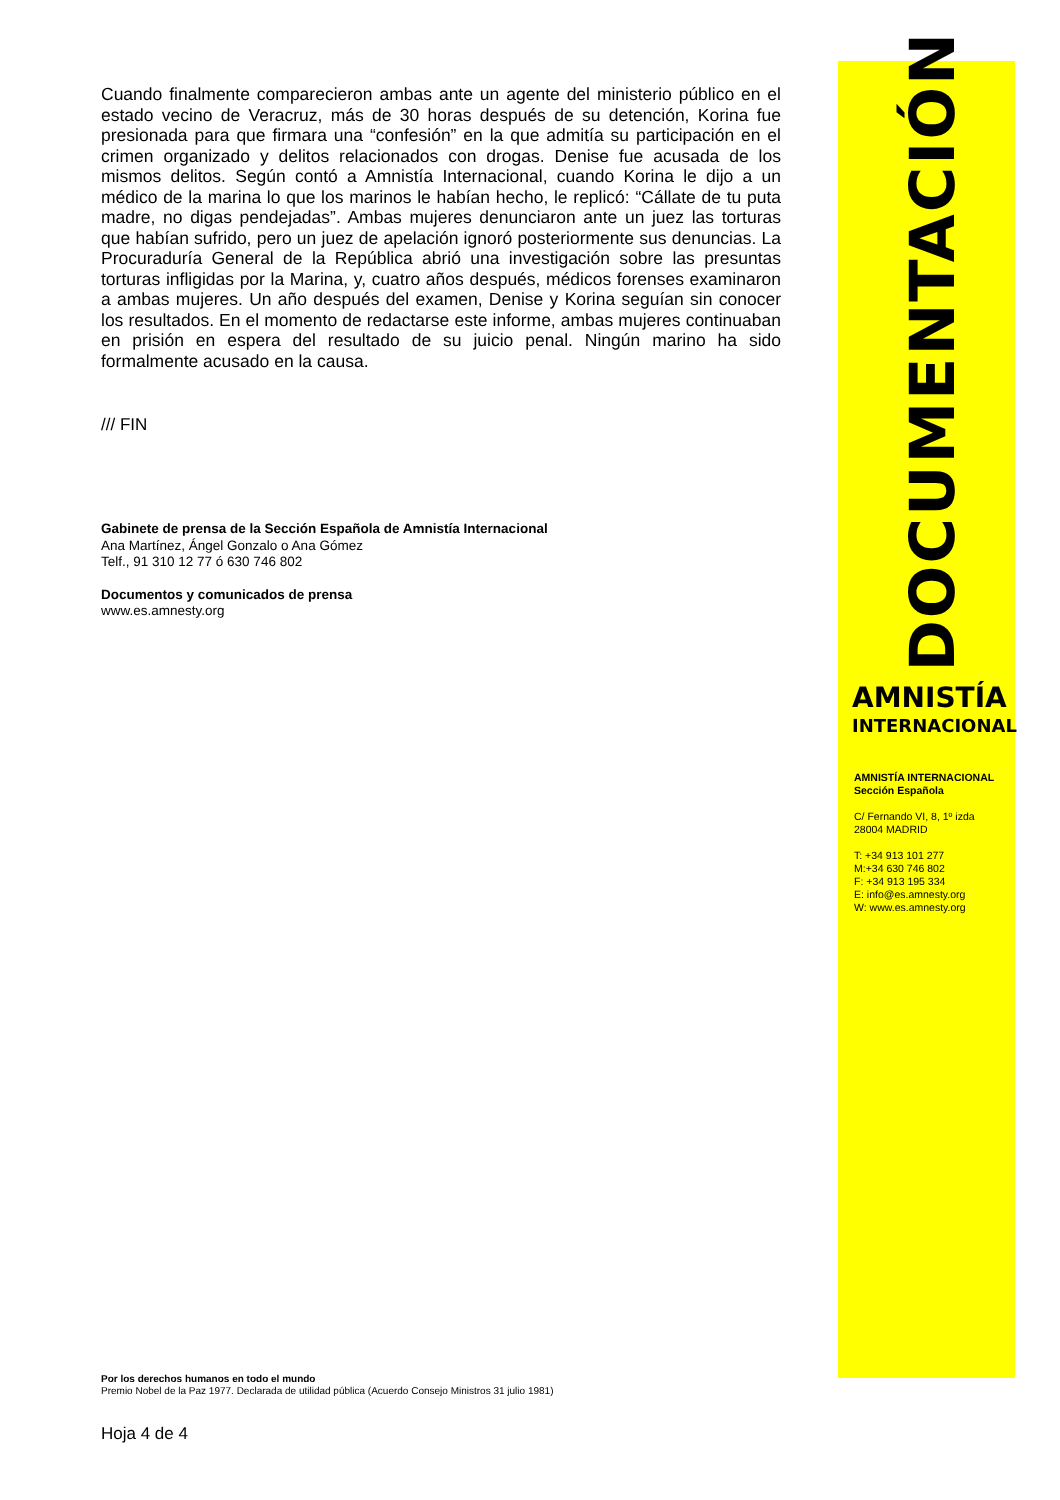Cuando finalmente comparecieron ambas ante un agente del ministerio público en el estado vecino de Veracruz, más de 30 horas después de su detención, Korina fue presionada para que firmara una “confesión” en la que admitía su participación en el crimen organizado y delitos relacionados con drogas. Denise fue acusada de los mismos delitos. Según contó a Amnistía Internacional, cuando Korina le dijo a un médico de la marina lo que los marinos le habían hecho, le replicó: “Cállate de tu puta madre, no digas pendejadas”. Ambas mujeres denunciaron ante un juez las torturas que habían sufrido, pero un juez de apelación ignoró posteriormente sus denuncias. La Procuraduría General de la República abrió una investigación sobre las presuntas torturas infligidas por la Marina, y, cuatro años después, médicos forenses examinaron a ambas mujeres. Un año después del examen, Denise y Korina seguían sin conocer los resultados. En el momento de redactarse este informe, ambas mujeres continuaban en prisión en espera del resultado de su juicio penal. Ningún marino ha sido formalmente acusado en la causa.
/// FIN
Gabinete de prensa de la Sección Española de Amnistía Internacional
Ana Martínez, Ángel Gonzalo o Ana Gómez
Telf., 91 310 12 77 ó 630 746 802
Documentos y comunicados de prensa
www.es.amnesty.org
DOCUMENTACIÓN
AMNISTÍA
INTERNACIONAL
AMNISTÍA INTERNACIONAL
Sección Española
C/ Fernando VI, 8, 1º izda
28004 MADRID
T: +34 913 101 277
M:+34 630 746 802
F: +34 913 195 334
E: info@es.amnesty.org
W: www.es.amnesty.org
Por los derechos humanos en todo el mundo
Premio Nobel de la Paz 1977. Declarada de utilidad pública (Acuerdo Consejo Ministros 31 julio 1981)
Hoja 4 de 4